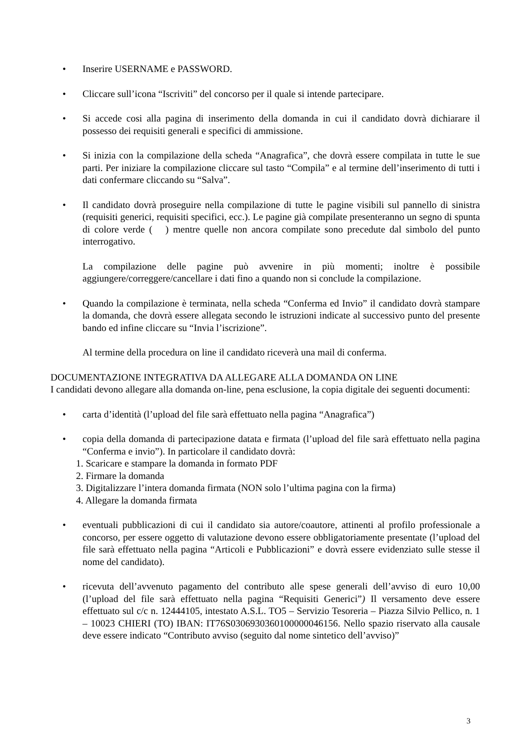• Inserire USERNAME e PASSWORD.
• Cliccare sull’icona “Iscriviti” del concorso per il quale si intende partecipare.
• Si accede cosi alla pagina di inserimento della domanda in cui il candidato dovrà dichiarare il possesso dei requisiti generali e specifici di ammissione.
• Si inizia con la compilazione della scheda “Anagrafica”, che dovrà essere compilata in tutte le sue parti. Per iniziare la compilazione cliccare sul tasto “Compila” e al termine dell’inserimento di tutti i dati confermare cliccando su “Salva”.
• Il candidato dovrà proseguire nella compilazione di tutte le pagine visibili sul pannello di sinistra (requisiti generici, requisiti specifici, ecc.). Le pagine già compilate presenteranno un segno di spunta di colore verde ( ) mentre quelle non ancora compilate sono precedute dal simbolo del punto interrogativo.
La compilazione delle pagine può avvenire in più momenti; inoltre è possibile aggiungere/correggere/cancellare i dati fino a quando non si conclude la compilazione.
• Quando la compilazione è terminata, nella scheda “Conferma ed Invio” il candidato dovrà stampare la domanda, che dovrà essere allegata secondo le istruzioni indicate al successivo punto del presente bando ed infine cliccare su “Invia l’iscrizione”.
Al termine della procedura on line il candidato riceverà una mail di conferma.
DOCUMENTAZIONE INTEGRATIVA DA ALLEGARE ALLA DOMANDA ON LINE
I candidati devono allegare alla domanda on-line, pena esclusione, la copia digitale dei seguenti documenti:
• carta d’identità (l’upload del file sarà effettuato nella pagina “Anagrafica”)
• copia della domanda di partecipazione datata e firmata (l’upload del file sarà effettuato nella pagina “Conferma e invio”). In particolare il candidato dovrà:
1. Scaricare e stampare la domanda in formato PDF
2. Firmare la domanda
3. Digitalizzare l’intera domanda firmata (NON solo l’ultima pagina con la firma)
4. Allegare la domanda firmata
• eventuali pubblicazioni di cui il candidato sia autore/coautore, attinenti al profilo professionale a concorso, per essere oggetto di valutazione devono essere obbligatoriamente presentate (l’upload del file sarà effettuato nella pagina “Articoli e Pubblicazioni” e dovrà essere evidenziato sulle stesse il nome del candidato).
• ricevuta dell’avvenuto pagamento del contributo alle spese generali dell’avviso di euro 10,00 (l’upload del file sarà effettuato nella pagina “Requisiti Generici”) Il versamento deve essere effettuato sul c/c n. 12444105, intestato A.S.L. TO5 – Servizio Tesoreria – Piazza Silvio Pellico, n. 1 – 10023 CHIERI (TO) IBAN: IT76S0306930360100000046156. Nello spazio riservato alla causale deve essere indicato “Contributo avviso (seguito dal nome sintetico dell’avviso)”
3